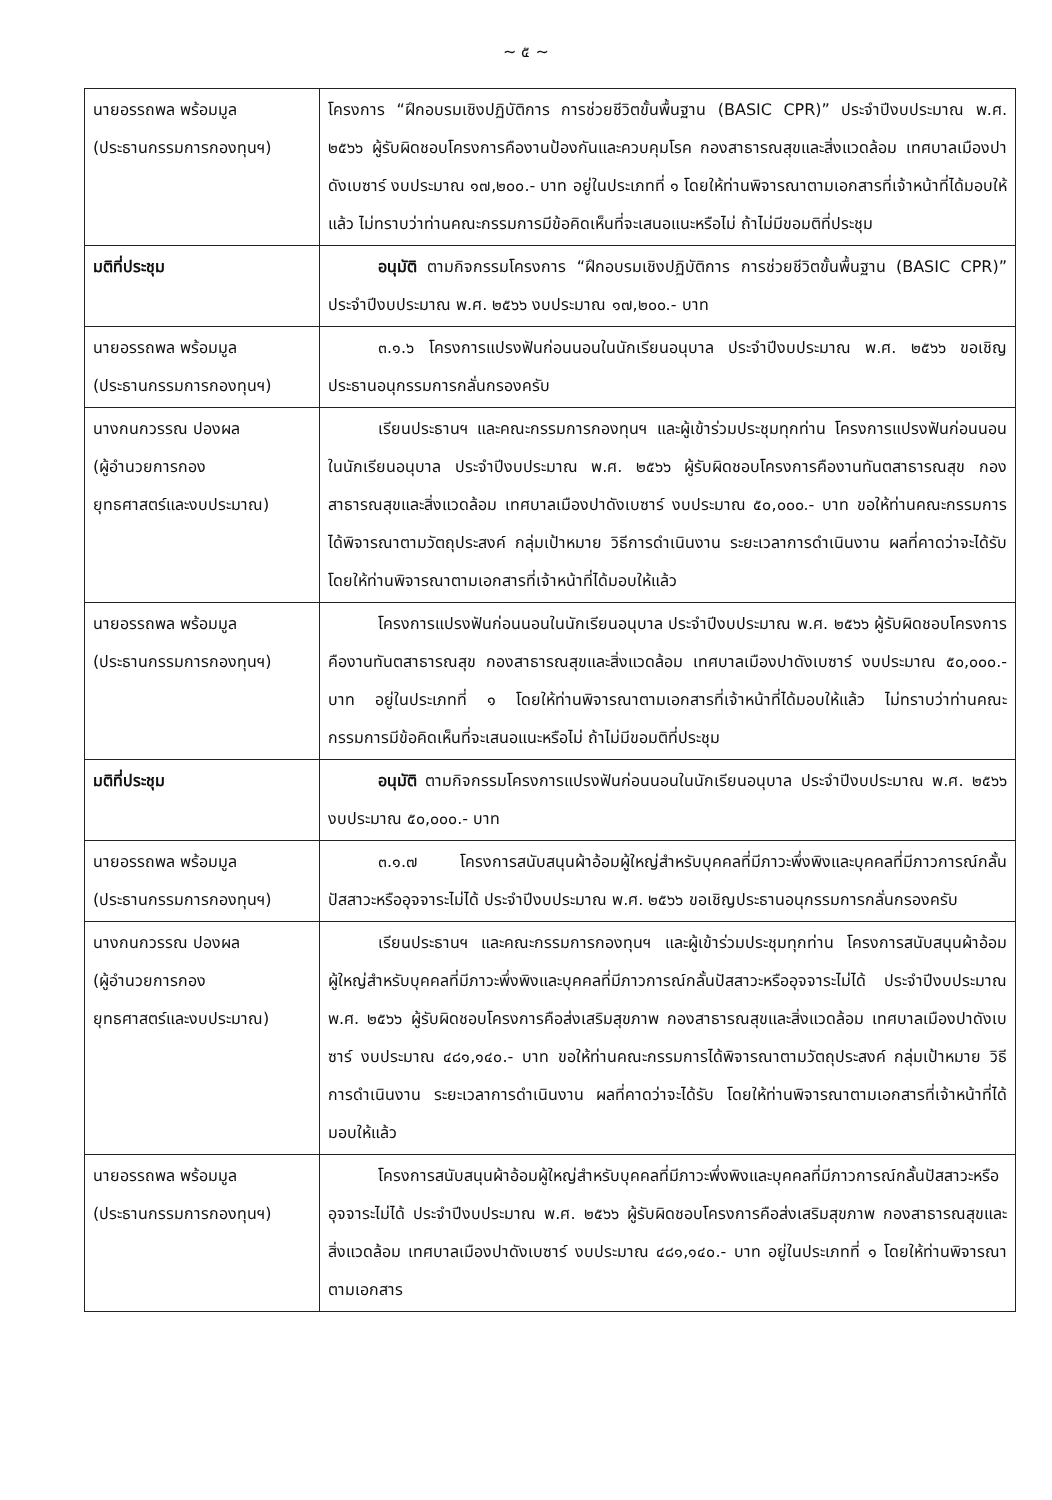~ ๕ ~
| นายอรรถพล พร้อมมูล (ประธานกรรมการกองทุนฯ) | โครงการ “ฝึกอบรมเชิงปฏิบัติการ การช่วยชีวิตขั้นพื้นฐาน (BASIC CPR)” ประจำปีงบประมาณ พ.ศ. ๒๕๖๖ ผู้รับผิดชอบโครงการคืองานป้องกันและควบคุมโรค กองสาธารณสุขและสิ่งแวดล้อม เทศบาลเมืองปาดังเบซาร์ งบประมาณ ๑๗,๒๐๐.- บาท อยู่ในประเภทที่ ๑ โดยให้ท่านพิจารณาตามเอกสารที่เจ้าหน้าที่ได้มอบให้แล้ว ไม่ทราบว่าท่านคณะกรรมการมีข้อคิดเห็นที่จะเสนอแนะหรือไม่ ถ้าไม่มีขอมติที่ประชุม |
| มติที่ประชุม | อนุมัติ ตามกิจกรรมโครงการ “ฝึกอบรมเชิงปฏิบัติการ การช่วยชีวิตขั้นพื้นฐาน (BASIC CPR)” ประจำปีงบประมาณ พ.ศ. ๒๕๖๖ งบประมาณ ๑๗,๒๐๐.- บาท |
| นายอรรถพล พร้อมมูล (ประธานกรรมการกองทุนฯ) | ๓.๑.๖ โครงการแปรงฟันก่อนนอนในนักเรียนอนุบาล ประจำปีงบประมาณ พ.ศ. ๒๕๖๖ ขอเชิญประธานอนุกรรมการกลั่นกรองครับ |
| นางกนกวรรณ ปองผล (ผู้อำนวยการกอง ยุทธศาสตร์และงบประมาณ) | เรียนประธานฯ และคณะกรรมการกองทุนฯ และผู้เข้าร่วมประชุมทุกท่าน โครงการแปรงฟันก่อนนอนในนักเรียนอนุบาล ประจำปีงบประมาณ พ.ศ. ๒๕๖๖ ผู้รับผิดชอบโครงการคืองานทันตสาธารณสุข กองสาธารณสุขและสิ่งแวดล้อม เทศบาลเมืองปาดังเบซาร์ งบประมาณ ๕๐,๐๐๐.- บาท ขอให้ท่านคณะกรรมการได้พิจารณาตามวัตถุประสงค์ กลุ่มเป้าหมาย วิธีการดำเนินงาน ระยะเวลาการดำเนินงาน ผลที่คาดว่าจะได้รับ โดยให้ท่านพิจารณาตามเอกสารที่เจ้าหน้าที่ได้มอบให้แล้ว |
| นายอรรถพล พร้อมมูล (ประธานกรรมการกองทุนฯ) | โครงการแปรงฟันก่อนนอนในนักเรียนอนุบาล ประจำปีงบประมาณ พ.ศ. ๒๕๖๖ ผู้รับผิดชอบโครงการคืองานทันตสาธารณสุข กองสาธารณสุขและสิ่งแวดล้อม เทศบาลเมืองปาดังเบซาร์ งบประมาณ ๕๐,๐๐๐.- บาท อยู่ในประเภทที่ ๑ โดยให้ท่านพิจารณาตามเอกสารที่เจ้าหน้าที่ได้มอบให้แล้ว ไม่ทราบว่าท่านคณะกรรมการมีข้อคิดเห็นที่จะเสนอแนะหรือไม่ ถ้าไม่มีขอมติที่ประชุม |
| มติที่ประชุม | อนุมัติ ตามกิจกรรมโครงการแปรงฟันก่อนนอนในนักเรียนอนุบาล ประจำปีงบประมาณ พ.ศ. ๒๕๖๖ งบประมาณ ๕๐,๐๐๐.- บาท |
| นายอรรถพล พร้อมมูล (ประธานกรรมการกองทุนฯ) | ๓.๑.๗ โครงการสนับสนุนผ้าอ้อมผู้ใหญ่สำหรับบุคคลที่มีภาวะพึ่งพิงและบุคคลที่มีภาวการณ์กลั้นปัสสาวะหรืออุจจาระไม่ได้ ประจำปีงบประมาณ พ.ศ. ๒๕๖๖ ขอเชิญประธานอนุกรรมการกลั่นกรองครับ |
| นางกนกวรรณ ปองผล (ผู้อำนวยการกอง ยุทธศาสตร์และงบประมาณ) | เรียนประธานฯ และคณะกรรมการกองทุนฯ และผู้เข้าร่วมประชุมทุกท่าน โครงการสนับสนุนผ้าอ้อมผู้ใหญ่สำหรับบุคคลที่มีภาวะพึ่งพิงและบุคคลที่มีภาวการณ์กลั้นปัสสาวะหรืออุจจาระไม่ได้ ประจำปีงบประมาณ พ.ศ. ๒๕๖๖ ผู้รับผิดชอบโครงการคือส่งเสริมสุขภาพ กองสาธารณสุขและสิ่งแวดล้อม เทศบาลเมืองปาดังเบซาร์ งบประมาณ ๔๘๑,๑๔๐.- บาท ขอให้ท่านคณะกรรมการได้พิจารณาตามวัตถุประสงค์ กลุ่มเป้าหมาย วิธีการดำเนินงาน ระยะเวลาการดำเนินงาน ผลที่คาดว่าจะได้รับ โดยให้ท่านพิจารณาตามเอกสารที่เจ้าหน้าที่ได้มอบให้แล้ว |
| นายอรรถพล พร้อมมูล (ประธานกรรมการกองทุนฯ) | โครงการสนับสนุนผ้าอ้อมผู้ใหญ่สำหรับบุคคลที่มีภาวะพึ่งพิงและบุคคลที่มีภาวการณ์กลั้นปัสสาวะหรืออุจจาระไม่ได้ ประจำปีงบประมาณ พ.ศ. ๒๕๖๖ ผู้รับผิดชอบโครงการคือส่งเสริมสุขภาพ กองสาธารณสุขและสิ่งแวดล้อม เทศบาลเมืองปาดังเบซาร์ งบประมาณ ๔๘๑,๑๔๐.- บาท อยู่ในประเภทที่ ๑ โดยให้ท่านพิจารณาตามเอกสาร |